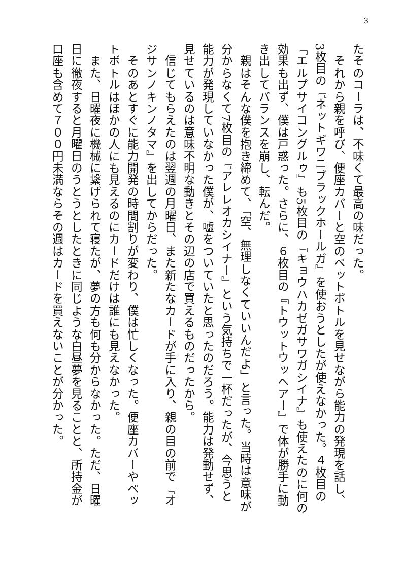3
たそのコーラは、不味くて最高の味だった。
　それから親を呼び、便座カバーと空のペットボトルを見せながら能力の発現を話し、
3枚目の『ネットギワニブラックホールガ』を使おうとしたが使えなかった。４枚目の
『エルプサイコングルゥ』も5枚目の『キョウハカゼガサワガシイナ』も使えたのに何の
効果も出ず、僕は戸惑った。さらに、６枚目の『トウットウッヘアー』で体が勝手に動
き出してバランスを崩し、転んだ。
　親はそんな僕を抱き締めて、「空、無理しなくていいんだよ」と言った。当時は意味が
分からなくて7枚目の『アレレオカシイナー』という気持ちで一杯だったが、今思うと
能力が発現していなかった僕が、嘘をついていたと思ったのだろう。能力は発動せず、
見せているのは意味不明な動きとその辺の店で買えるものだったから。
　信じてもらえたのは翌週の月曜日、また新たなカードが手に入り、親の目の前で『オ
ジサンノキンノタマ』を出してからだった。
　そのあとすぐに能力開発の時間割りが変わり、僕は忙しくなった。便座カバーやペッ
トボトルはほかの人にも見えるのにカードだけは誰にも見えなかった。
　また、日曜夜に機械に繋げられて寝たが、夢の方も何も分からなかった。ただ、日曜
日に徹夜すると月曜日のうとうとしたときに同じような白昼夢を見ることと、所持金が
口座も含めて７００円未満ならその週はカードを買えないことが分かった。